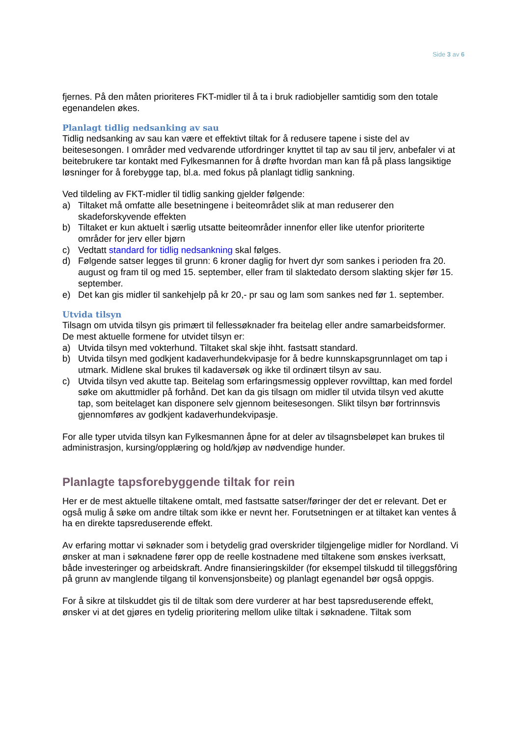Side 3 av 6
fjernes. På den måten prioriteres FKT-midler til å ta i bruk radiobjeller samtidig som den totale egenandelen økes.
Planlagt tidlig nedsanking av sau
Tidlig nedsanking av sau kan være et effektivt tiltak for å redusere tapene i siste del av beitesesongen. I områder med vedvarende utfordringer knyttet til tap av sau til jerv, anbefaler vi at beitebrukere tar kontakt med Fylkesmannen for å drøfte hvordan man kan få på plass langsiktige løsninger for å forebygge tap, bl.a. med fokus på planlagt tidlig sankning.
Ved tildeling av FKT-midler til tidlig sanking gjelder følgende:
a) Tiltaket må omfatte alle besetningene i beiteområdet slik at man reduserer den skadeforskyvende effekten
b) Tiltaket er kun aktuelt i særlig utsatte beiteområder innenfor eller like utenfor prioriterte områder for jerv eller bjørn
c) Vedtatt standard for tidlig nedsankning skal følges.
d) Følgende satser legges til grunn: 6 kroner daglig for hvert dyr som sankes i perioden fra 20. august og fram til og med 15. september, eller fram til slaktedato dersom slakting skjer før 15. september.
e) Det kan gis midler til sankehjelp på kr 20,- pr sau og lam som sankes ned før 1. september.
Utvida tilsyn
Tilsagn om utvida tilsyn gis primært til fellessøknader fra beitelag eller andre samarbeidsformer. De mest aktuelle formene for utvidet tilsyn er:
a) Utvida tilsyn med vokterhund. Tiltaket skal skje ihht. fastsatt standard.
b) Utvida tilsyn med godkjent kadaverhundekvipasje for å bedre kunnskapsgrunnlaget om tap i utmark. Midlene skal brukes til kadaversøk og ikke til ordinært tilsyn av sau.
c) Utvida tilsyn ved akutte tap. Beitelag som erfaringsmessig opplever rovvilttap, kan med fordel søke om akuttmidler på forhånd. Det kan da gis tilsagn om midler til utvida tilsyn ved akutte tap, som beitelaget kan disponere selv gjennom beitesesongen. Slikt tilsyn bør fortrinnsvis gjennomføres av godkjent kadaverhundekvipasje.
For alle typer utvida tilsyn kan Fylkesmannen åpne for at deler av tilsagnsbeløpet kan brukes til administrasjon, kursing/opplæring og hold/kjøp av nødvendige hunder.
Planlagte tapsforebyggende tiltak for rein
Her er de mest aktuelle tiltakene omtalt, med fastsatte satser/føringer der det er relevant. Det er også mulig å søke om andre tiltak som ikke er nevnt her. Forutsetningen er at tiltaket kan ventes å ha en direkte tapsreduserende effekt.
Av erfaring mottar vi søknader som i betydelig grad overskrider tilgjengelige midler for Nordland. Vi ønsker at man i søknadene fører opp de reelle kostnadene med tiltakene som ønskes iverksatt, både investeringer og arbeidskraft. Andre finansieringskilder (for eksempel tilskudd til tilleggsfôring på grunn av manglende tilgang til konvensjonsbeite) og planlagt egenandel bør også oppgis.
For å sikre at tilskuddet gis til de tiltak som dere vurderer at har best tapsreduserende effekt, ønsker vi at det gjøres en tydelig prioritering mellom ulike tiltak i søknadene. Tiltak som